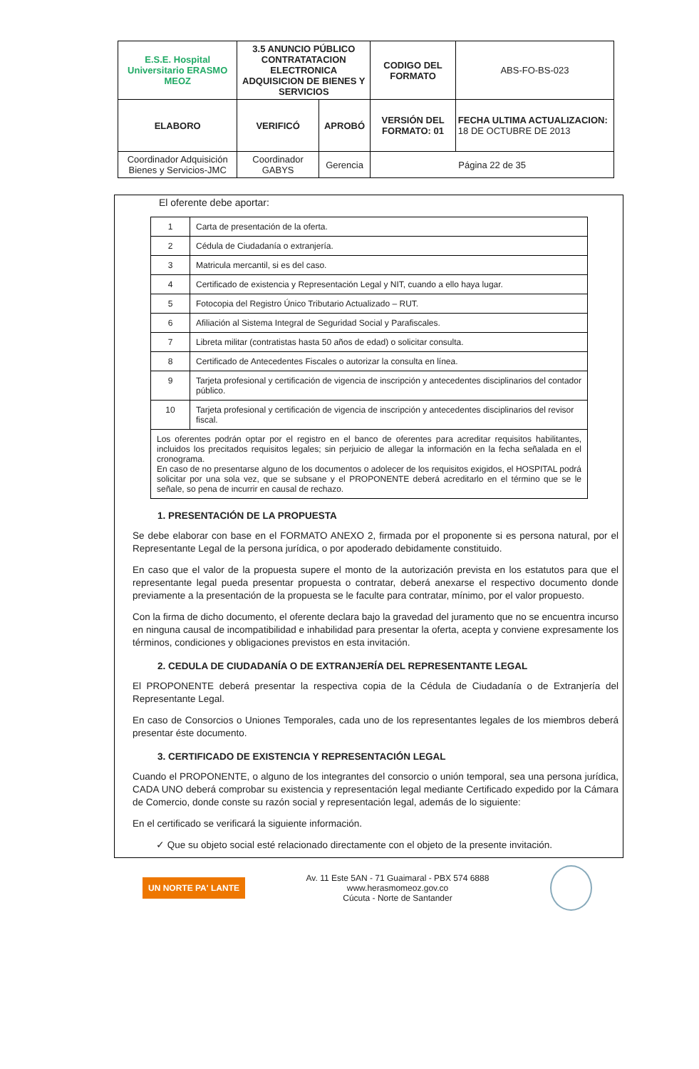| E.S.E. Hospital Universitario ERASMO MEOZ | 3.5 ANUNCIO PÚBLICO CONTRATATACION ELECTRONICA ADQUISICION DE BIENES Y SERVICIOS | | CODIGO DEL FORMATO | ABS-FO-BS-023 |
| ELABORO | VERIFICÓ | APROBÓ | VERSIÓN DEL FORMATO: 01 | FECHA ULTIMA ACTUALIZACION: 18 DE OCTUBRE DE 2013 |
| Coordinador Adquisición Bienes y Servicios-JMC | Coordinador GABYS | Gerencia | Página 22 de 35 | |
El oferente debe aportar:
| 1 | Carta de presentación de la oferta. |
| 2 | Cédula de Ciudadanía o extranjería. |
| 3 | Matricula mercantil, si es del caso. |
| 4 | Certificado de existencia y Representación Legal y NIT, cuando a ello haya lugar. |
| 5 | Fotocopia del Registro Único Tributario Actualizado – RUT. |
| 6 | Afiliación al Sistema Integral de Seguridad Social y Parafiscales. |
| 7 | Libreta militar (contratistas hasta 50 años de edad) o solicitar consulta. |
| 8 | Certificado de Antecedentes Fiscales o autorizar la consulta en línea. |
| 9 | Tarjeta profesional y certificación de vigencia de inscripción y antecedentes disciplinarios del contador público. |
| 10 | Tarjeta profesional y certificación de vigencia de inscripción y antecedentes disciplinarios del revisor fiscal. |
| Los oferentes podrán optar por el registro en el banco de oferentes para acreditar requisitos habilitantes, incluidos los precitados requisitos legales; sin perjuicio de allegar la información en la fecha señalada en el cronograma. En caso de no presentarse alguno de los documentos o adolecer de los requisitos exigidos, el HOSPITAL podrá solicitar por una sola vez, que se subsane y el PROPONENTE deberá acreditarlo en el término que se le señale, so pena de incurrir en causal de rechazo. | |
1. PRESENTACIÓN DE LA PROPUESTA
Se debe elaborar con base en el FORMATO ANEXO 2, firmada por el proponente si es persona natural, por el Representante Legal de la persona jurídica, o por apoderado debidamente constituido.
En caso que el valor de la propuesta supere el monto de la autorización prevista en los estatutos para que el representante legal pueda presentar propuesta o contratar, deberá anexarse el respectivo documento donde previamente a la presentación de la propuesta se le faculte para contratar, mínimo, por el valor propuesto.
Con la firma de dicho documento, el oferente declara bajo la gravedad del juramento que no se encuentra incurso en ninguna causal de incompatibilidad e inhabilidad para presentar la oferta, acepta y conviene expresamente los términos, condiciones y obligaciones previstos en esta invitación.
2. CEDULA DE CIUDADANÍA O DE EXTRANJERÍA DEL REPRESENTANTE LEGAL
El PROPONENTE deberá presentar la respectiva copia de la Cédula de Ciudadanía o de Extranjería del Representante Legal.
En caso de Consorcios o Uniones Temporales, cada uno de los representantes legales de los miembros deberá presentar éste documento.
3. CERTIFICADO DE EXISTENCIA Y REPRESENTACIÓN LEGAL
Cuando el PROPONENTE, o alguno de los integrantes del consorcio o unión temporal, sea una persona jurídica, CADA UNO deberá comprobar su existencia y representación legal mediante Certificado expedido por la Cámara de Comercio, donde conste su razón social y representación legal, además de lo siguiente:
En el certificado se verificará la siguiente información.
✓ Que su objeto social esté relacionado directamente con el objeto de la presente invitación.
UN NORTE PA' LANTE
Av. 11 Este 5AN - 71 Guaimaral - PBX 574 6888
www.herasmomeoz.gov.co
Cúcuta - Norte de Santander